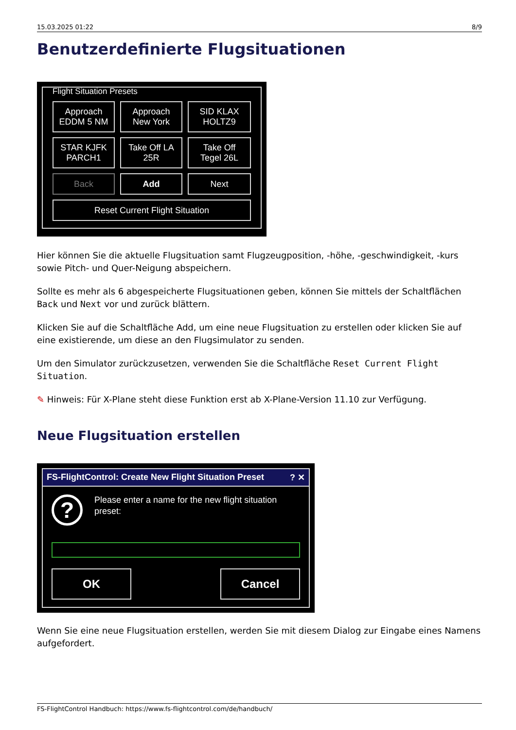15.03.2025 01:22 8/9
Benutzerdefinierte Flugsituationen
Flight Situation Presets
Approach
EDDM 5 NM
Approach
New York
SID KLAX
HOLTZ9
STAR KJFK
PARCH1
Take Off LA
25R
Take Off
Tegel 26L
Back
Add
Next
Reset Current Flight Situation
Hier können Sie die aktuelle Flugsituation samt Flugzeugposition, -höhe, -geschwindigkeit, -kurs sowie Pitch- und Quer-Neigung abspeichern.
Sollte es mehr als 6 abgespeicherte Flugsituationen geben, können Sie mittels der Schaltflächen Back und Next vor und zurück blättern.
Klicken Sie auf die Schaltfläche Add, um eine neue Flugsituation zu erstellen oder klicken Sie auf eine existierende, um diese an den Flugsimulator zu senden.
Um den Simulator zurückzusetzen, verwenden Sie die Schaltfläche Reset Current Flight Situation.
✎ Hinweis: Für X-Plane steht diese Funktion erst ab X-Plane-Version 11.10 zur Verfügung.
Neue Flugsituation erstellen
FS-FlightControl: Create New Flight Situation Preset? ✕
?
Please enter a name for the new flight situation
preset:
OK Cancel
Wenn Sie eine neue Flugsituation erstellen, werden Sie mit diesem Dialog zur Eingabe eines Namens aufgefordert.
FS-FlightControl Handbuch: https://www.fs-flightcontrol.com/de/handbuch/